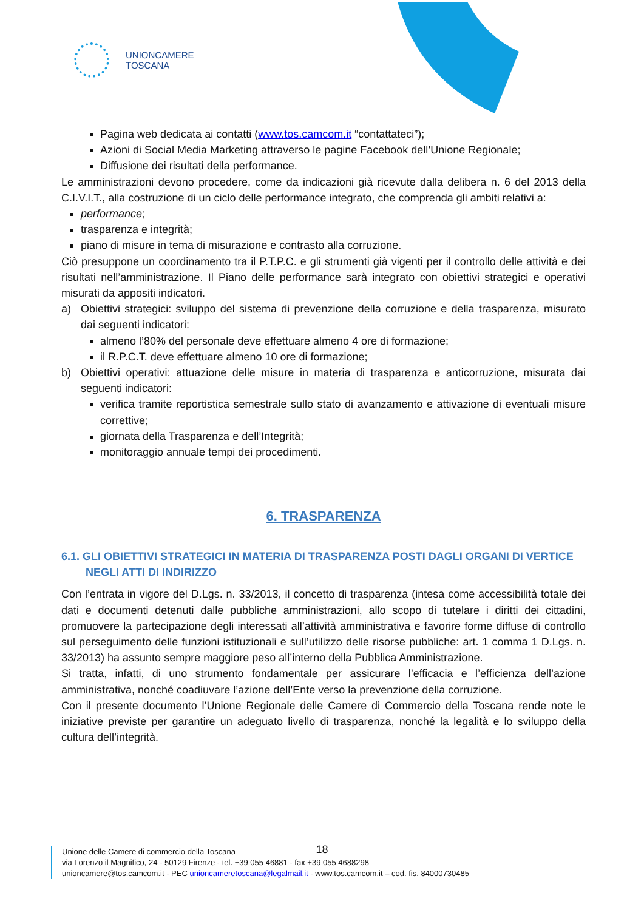UNIONCAMERE
TOSCANA
Pagina web dedicata ai contatti (www.tos.camcom.it “contattateci”);
Azioni di Social Media Marketing attraverso le pagine Facebook dell’Unione Regionale;
Diffusione dei risultati della performance.
Le amministrazioni devono procedere, come da indicazioni già ricevute dalla delibera n. 6 del 2013 della C.I.V.I.T., alla costruzione di un ciclo delle performance integrato, che comprenda gli ambiti relativi a:
performance;
trasparenza e integrità;
piano di misure in tema di misurazione e contrasto alla corruzione.
Ciò presuppone un coordinamento tra il P.T.P.C. e gli strumenti già vigenti per il controllo delle attività e dei risultati nell’amministrazione. Il Piano delle performance sarà integrato con obiettivi strategici e operativi misurati da appositi indicatori.
a) Obiettivi strategici: sviluppo del sistema di prevenzione della corruzione e della trasparenza, misurato dai seguenti indicatori:
almeno l’80% del personale deve effettuare almeno 4 ore di formazione;
il R.P.C.T. deve effettuare almeno 10 ore di formazione;
b) Obiettivi operativi: attuazione delle misure in materia di trasparenza e anticorruzione, misurata dai seguenti indicatori:
verifica tramite reportistica semestrale sullo stato di avanzamento e attivazione di eventuali misure correttive;
giornata della Trasparenza e dell’Integrità;
monitoraggio annuale tempi dei procedimenti.
6. TRASPARENZA
6.1. GLI OBIETTIVI STRATEGICI IN MATERIA DI TRASPARENZA POSTI DAGLI ORGANI DI VERTICE NEGLI ATTI DI INDIRIZZO
Con l’entrata in vigore del D.Lgs. n. 33/2013, il concetto di trasparenza (intesa come accessibilità totale dei dati e documenti detenuti dalle pubbliche amministrazioni, allo scopo di tutelare i diritti dei cittadini, promuovere la partecipazione degli interessati all’attività amministrativa e favorire forme diffuse di controllo sul perseguimento delle funzioni istituzionali e sull’utilizzo delle risorse pubbliche: art. 1 comma 1 D.Lgs. n. 33/2013) ha assunto sempre maggiore peso all’interno della Pubblica Amministrazione.
Si tratta, infatti, di uno strumento fondamentale per assicurare l’efficacia e l’efficienza dell’azione amministrativa, nonché coadiuvare l’azione dell’Ente verso la prevenzione della corruzione.
Con il presente documento l’Unione Regionale delle Camere di Commercio della Toscana rende note le iniziative previste per garantire un adeguato livello di trasparenza, nonché la legalità e lo sviluppo della cultura dell’integrità.
18
Unione delle Camere di commercio della Toscana
via Lorenzo il Magnifico, 24 - 50129 Firenze - tel. +39 055 46881 - fax +39 055 4688298
unioncamere@tos.camcom.it - PEC unioncameretoscana@legalmail.it - www.tos.camcom.it – cod. fis. 84000730485